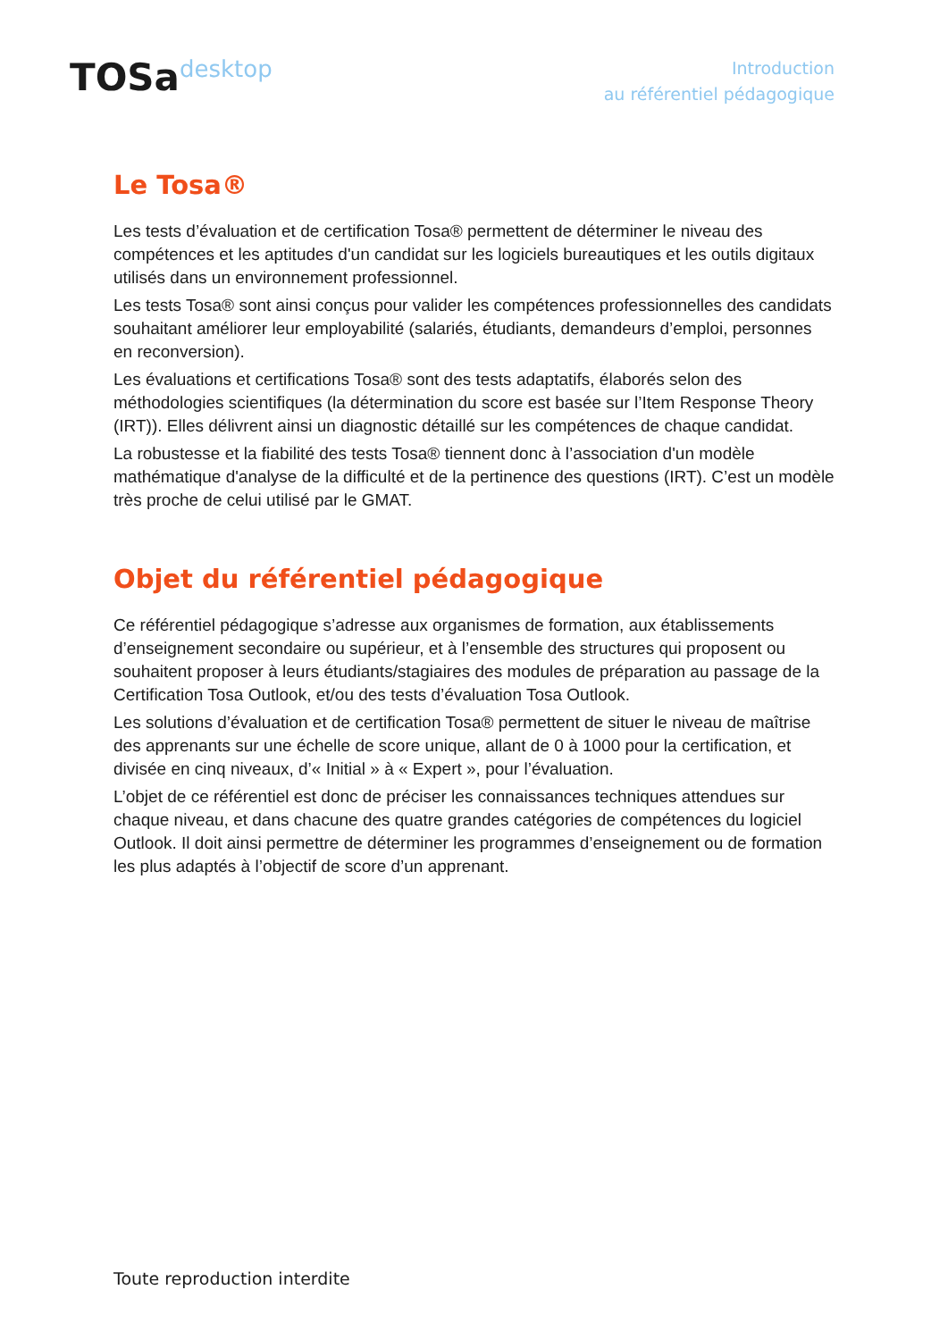TOSadesktop
Introduction
au référentiel pédagogique
Le Tosa®
Les tests d’évaluation et de certification Tosa® permettent de déterminer le niveau des compétences et les aptitudes d'un candidat sur les logiciels bureautiques et les outils digitaux utilisés dans un environnement professionnel.
Les tests Tosa® sont ainsi conçus pour valider les compétences professionnelles des candidats souhaitant améliorer leur employabilité (salariés, étudiants, demandeurs d’emploi, personnes en reconversion).
Les évaluations et certifications Tosa® sont des tests adaptatifs, élaborés selon des méthodologies scientifiques (la détermination du score est basée sur l’Item Response Theory (IRT)). Elles délivrent ainsi un diagnostic détaillé sur les compétences de chaque candidat.
La robustesse et la fiabilité des tests Tosa® tiennent donc à l’association d'un modèle mathématique d'analyse de la difficulté et de la pertinence des questions (IRT). C’est un modèle très proche de celui utilisé par le GMAT.
Objet du référentiel pédagogique
Ce référentiel pédagogique s’adresse aux organismes de formation, aux établissements d’enseignement secondaire ou supérieur, et à l’ensemble des structures qui proposent ou souhaitent proposer à leurs étudiants/stagiaires des modules de préparation au passage de la Certification Tosa Outlook, et/ou des tests d’évaluation Tosa Outlook.
Les solutions d’évaluation et de certification Tosa® permettent de situer le niveau de maîtrise des apprenants sur une échelle de score unique, allant de 0 à 1000 pour la certification, et divisée en cinq niveaux, d’« Initial » à « Expert », pour l’évaluation.
L’objet de ce référentiel est donc de préciser les connaissances techniques attendues sur chaque niveau, et dans chacune des quatre grandes catégories de compétences du logiciel Outlook. Il doit ainsi permettre de déterminer les programmes d’enseignement ou de formation les plus adaptés à l’objectif de score d’un apprenant.
Toute reproduction interdite